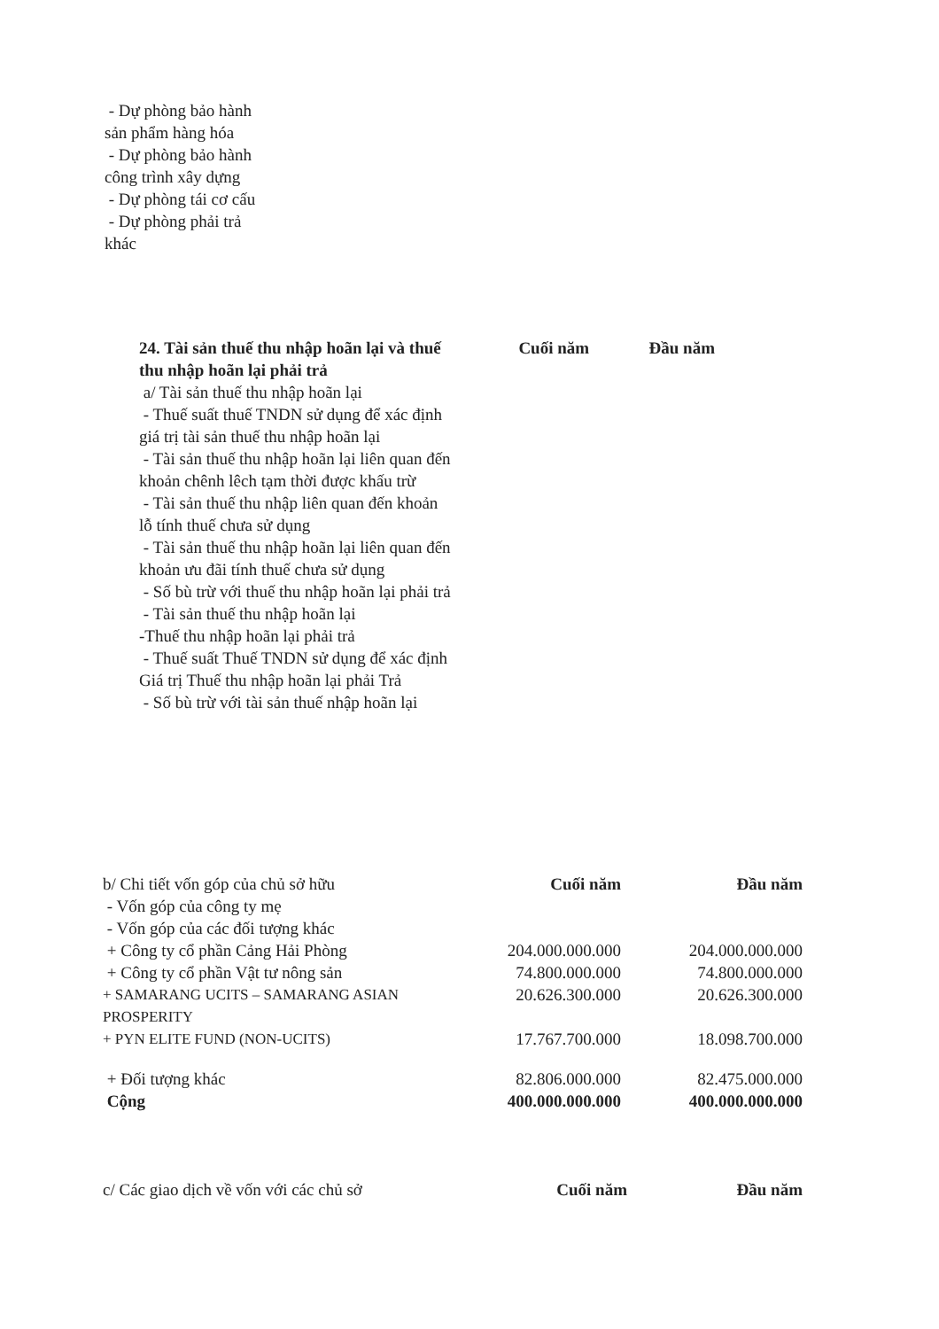- Dự phòng bảo hành sản phẩm hàng hóa
- Dự phòng bảo hành công trình xây dựng
- Dự phòng tái cơ cấu
- Dự phòng phải trả khác
| 24. Tài sản thuế thu nhập hoãn lại và thuế thu nhập hoãn lại phải trả | Cuối năm | Đầu năm |
| --- | --- | --- |
| a/ Tài sản thuế thu nhập hoãn lại - Thuế suất thuế TNDN sử dụng để xác định giá trị tài sản thuế thu nhập hoãn lại - Tài sản thuế thu nhập hoãn lại liên quan đến khoản chênh lêch tạm thời được khấu trừ - Tài sản thuế thu nhập liên quan đến khoản lỗ tính thuế chưa sử dụng - Tài sản thuế thu nhập hoãn lại liên quan đến khoản ưu đãi tính thuế chưa sử dụng - Số bù trừ với thuế thu nhập hoãn lại phải trả - Tài sản thuế thu nhập hoãn lại -Thuế thu nhập hoãn lại phải trả - Thuế suất Thuế TNDN sử dụng để xác định Giá trị Thuế thu nhập hoãn lại phải Trả - Số bù trừ với tài sản thuế nhập hoãn lại | | |
| b/ Chi tiết vốn góp của chủ sở hữu | Cuối năm | Đầu năm |
| - Vốn góp của công ty mẹ | | |
| - Vốn góp của các đối tượng khác | | |
| + Công ty cổ phần Cảng Hải Phòng | 204.000.000.000 | 204.000.000.000 |
| + Công ty cổ phần Vật tư nông sản | 74.800.000.000 | 74.800.000.000 |
| + SAMARANG UCITS – SAMARANG ASIAN PROSPERITY | 20.626.300.000 | 20.626.300.000 |
| + PYN ELITE FUND (NON-UCITS) | 17.767.700.000 | 18.098.700.000 |
| + Đối tượng khác | 82.806.000.000 | 82.475.000.000 |
| Cộng | 400.000.000.000 | 400.000.000.000 |
| c/ Các giao dịch về vốn với các chủ sở | Cuối năm | Đầu năm |